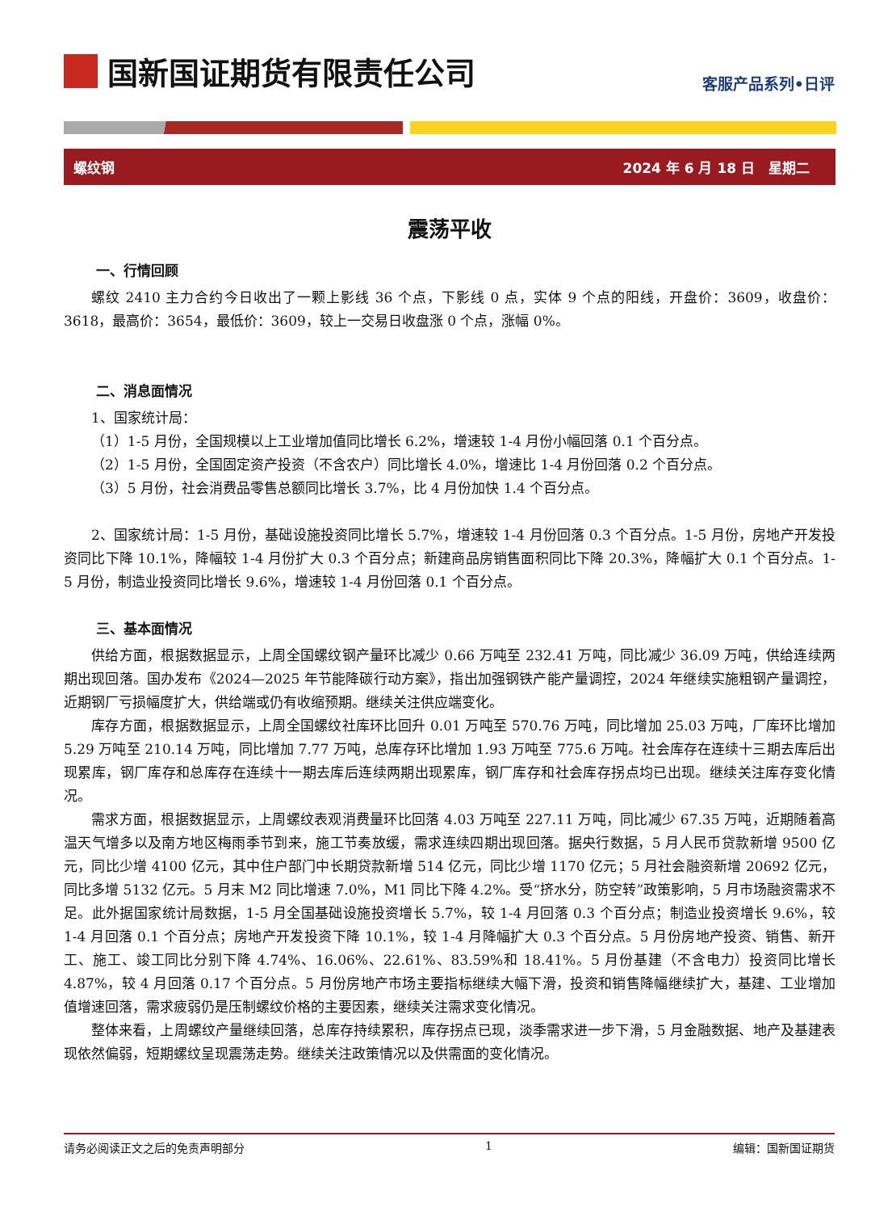国新国证期货有限责任公司
客服产品系列•日评
螺纹钢 2024 年 6 月 18 日　星期二
震荡平收
一、行情回顾
螺纹 2410 主力合约今日收出了一颗上影线 36 个点，下影线 0 点，实体 9 个点的阳线，开盘价：3609，收盘价：3618，最高价：3654，最低价：3609，较上一交易日收盘涨 0 个点，涨幅 0%。
二、消息面情况
1、国家统计局：
（1）1-5 月份，全国规模以上工业增加值同比增长 6.2%，增速较 1-4 月份小幅回落 0.1 个百分点。
（2）1-5 月份，全国固定资产投资（不含农户）同比增长 4.0%，增速比 1-4 月份回落 0.2 个百分点。
（3）5 月份，社会消费品零售总额同比增长 3.7%，比 4 月份加快 1.4 个百分点。
2、国家统计局：1-5 月份，基础设施投资同比增长 5.7%，增速较 1-4 月份回落 0.3 个百分点。1-5 月份，房地产开发投资同比下降 10.1%，降幅较 1-4 月份扩大 0.3 个百分点；新建商品房销售面积同比下降 20.3%，降幅扩大 0.1 个百分点。1-5 月份，制造业投资同比增长 9.6%，增速较 1-4 月份回落 0.1 个百分点。
三、基本面情况
供给方面，根据数据显示，上周全国螺纹钢产量环比减少 0.66 万吨至 232.41 万吨，同比减少 36.09 万吨，供给连续两期出现回落。国办发布《2024—2025 年节能降碳行动方案》，指出加强钢铁产能产量调控，2024 年继续实施粗钢产量调控，近期钢厂亏损幅度扩大，供给端或仍有收缩预期。继续关注供应端变化。
库存方面，根据数据显示，上周全国螺纹社库环比回升 0.01 万吨至 570.76 万吨，同比增加 25.03 万吨，厂库环比增加 5.29 万吨至 210.14 万吨，同比增加 7.77 万吨，总库存环比增加 1.93 万吨至 775.6 万吨。社会库存在连续十三期去库后出现累库，钢厂库存和总库存在连续十一期去库后连续两期出现累库，钢厂库存和社会库存拐点均已出现。继续关注库存变化情况。
需求方面，根据数据显示，上周螺纹表观消费量环比回落 4.03 万吨至 227.11 万吨，同比减少 67.35 万吨，近期随着高温天气增多以及南方地区梅雨季节到来，施工节奏放缓，需求连续四期出现回落。据央行数据，5 月人民币贷款新增 9500 亿元，同比少增 4100 亿元，其中住户部门中长期贷款新增 514 亿元，同比少增 1170 亿元；5 月社会融资新增 20692 亿元，同比多增 5132 亿元。5 月末 M2 同比增速 7.0%，M1 同比下降 4.2%。受“挤水分，防空转”政策影响，5 月市场融资需求不足。此外据国家统计局数据，1-5 月全国基础设施投资增长 5.7%，较 1-4 月回落 0.3 个百分点；制造业投资增长 9.6%，较 1-4 月回落 0.1 个百分点；房地产开发投资下降 10.1%，较 1-4 月降幅扩大 0.3 个百分点。5 月份房地产投资、销售、新开工、施工、竣工同比分别下降 4.74%、16.06%、22.61%、83.59%和 18.41%。5 月份基建（不含电力）投资同比增长 4.87%，较 4 月回落 0.17 个百分点。5 月份房地产市场主要指标继续大幅下滑，投资和销售降幅继续扩大，基建、工业增加值增速回落，需求疲弱仍是压制螺纹价格的主要因素，继续关注需求变化情况。
整体来看，上周螺纹产量继续回落，总库存持续累积，库存拐点已现，淡季需求进一步下滑，5 月金融数据、地产及基建表现依然偏弱，短期螺纹呈现震荡走势。继续关注政策情况以及供需面的变化情况。
请务必阅读正文之后的免责声明部分 1 编辑：国新国证期货